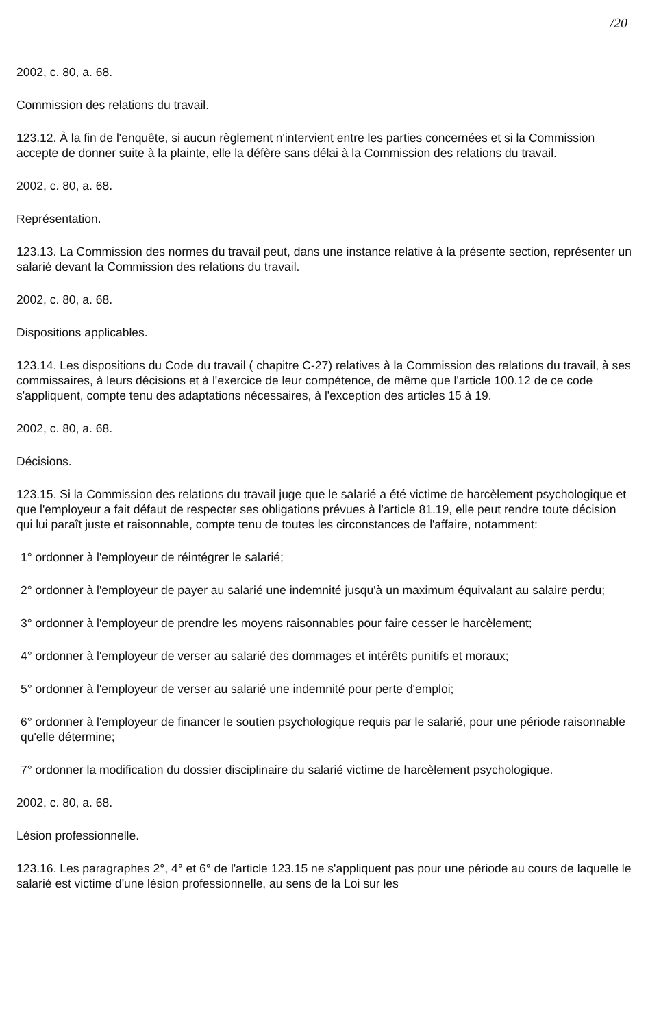/20
2002, c. 80, a. 68.
Commission des relations du travail.
123.12. À la fin de l'enquête, si aucun règlement n'intervient entre les parties concernées et si la Commission accepte de donner suite à la plainte, elle la défère sans délai à la Commission des relations du travail.
2002, c. 80, a. 68.
Représentation.
123.13. La Commission des normes du travail peut, dans une instance relative à la présente section, représenter un salarié devant la Commission des relations du travail.
2002, c. 80, a. 68.
Dispositions applicables.
123.14. Les dispositions du Code du travail ( chapitre C-27) relatives à la Commission des relations du travail, à ses commissaires, à leurs décisions et à l'exercice de leur compétence, de même que l'article 100.12 de ce code s'appliquent, compte tenu des adaptations nécessaires, à l'exception des articles 15 à 19.
2002, c. 80, a. 68.
Décisions.
123.15. Si la Commission des relations du travail juge que le salarié a été victime de harcèlement psychologique et que l'employeur a fait défaut de respecter ses obligations prévues à l'article 81.19, elle peut rendre toute décision qui lui paraît juste et raisonnable, compte tenu de toutes les circonstances de l'affaire, notamment:
1° ordonner à l'employeur de réintégrer le salarié;
2° ordonner à l'employeur de payer au salarié une indemnité jusqu'à un maximum équivalant au salaire perdu;
3° ordonner à l'employeur de prendre les moyens raisonnables pour faire cesser le harcèlement;
4° ordonner à l'employeur de verser au salarié des dommages et intérêts punitifs et moraux;
5° ordonner à l'employeur de verser au salarié une indemnité pour perte d'emploi;
6° ordonner à l'employeur de financer le soutien psychologique requis par le salarié, pour une période raisonnable qu'elle détermine;
7° ordonner la modification du dossier disciplinaire du salarié victime de harcèlement psychologique.
2002, c. 80, a. 68.
Lésion professionnelle.
123.16. Les paragraphes 2°, 4° et 6° de l'article 123.15 ne s'appliquent pas pour une période au cours de laquelle le salarié est victime d'une lésion professionnelle, au sens de la Loi sur les